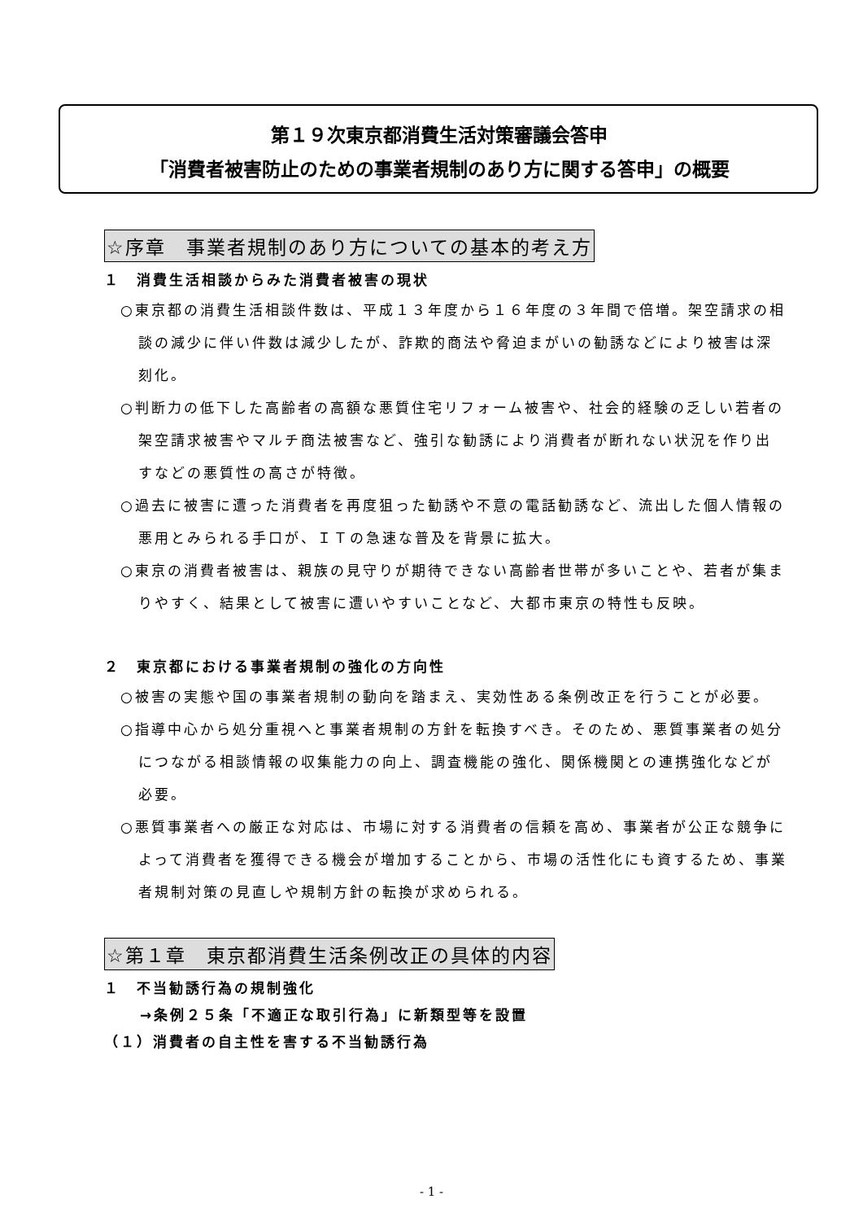第１９次東京都消費生活対策審議会答申
「消費者被害防止のための事業者規制のあり方に関する答申」の概要
☆序章　事業者規制のあり方についての基本的考え方
１　消費生活相談からみた消費者被害の現状
○東京都の消費生活相談件数は、平成１３年度から１６年度の３年間で倍増。架空請求の相談の減少に伴い件数は減少したが、詐欺的商法や脅迫まがいの勧誘などにより被害は深刻化。
○判断力の低下した高齢者の高額な悪質住宅リフォーム被害や、社会的経験の乏しい若者の架空請求被害やマルチ商法被害など、強引な勧誘により消費者が断れない状況を作り出すなどの悪質性の高さが特徴。
○過去に被害に遭った消費者を再度狙った勧誘や不意の電話勧誘など、流出した個人情報の悪用とみられる手口が、ＩＴの急速な普及を背景に拡大。
○東京の消費者被害は、親族の見守りが期待できない高齢者世帯が多いことや、若者が集まりやすく、結果として被害に遭いやすいことなど、大都市東京の特性も反映。
２　東京都における事業者規制の強化の方向性
○被害の実態や国の事業者規制の動向を踏まえ、実効性ある条例改正を行うことが必要。
○指導中心から処分重視へと事業者規制の方針を転換すべき。そのため、悪質事業者の処分につながる相談情報の収集能力の向上、調査機能の強化、関係機関との連携強化などが必要。
○悪質事業者への厳正な対応は、市場に対する消費者の信頼を高め、事業者が公正な競争によって消費者を獲得できる機会が増加することから、市場の活性化にも資するため、事業者規制対策の見直しや規制方針の転換が求められる。
☆第１章　東京都消費生活条例改正の具体的内容
１　不当勧誘行為の規制強化
→条例２５条「不適正な取引行為」に新類型等を設置
（１）消費者の自主性を害する不当勧誘行為
- 1 -